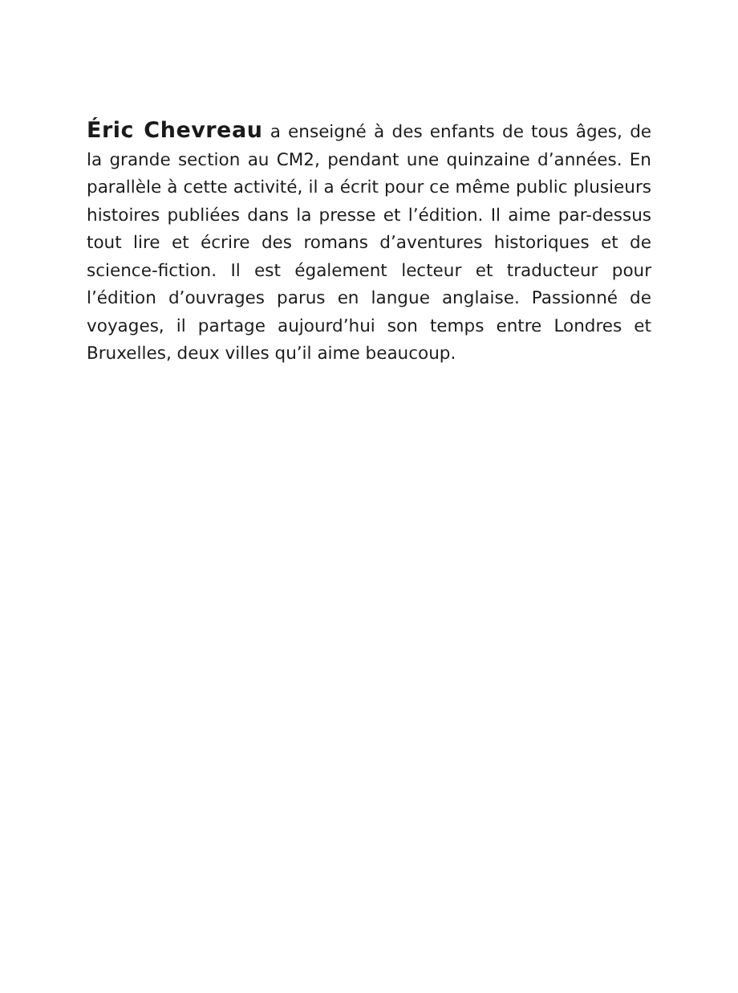Éric Chevreau a enseigné à des enfants de tous âges, de la grande section au CM2, pendant une quinzaine d’années. En parallèle à cette activité, il a écrit pour ce même public plusieurs histoires publiées dans la presse et l’édition. Il aime par-dessus tout lire et écrire des romans d’aventures historiques et de science-fiction. Il est également lecteur et traducteur pour l’édition d’ouvrages parus en langue anglaise. Passionné de voyages, il partage aujourd’hui son temps entre Londres et Bruxelles, deux villes qu’il aime beaucoup.